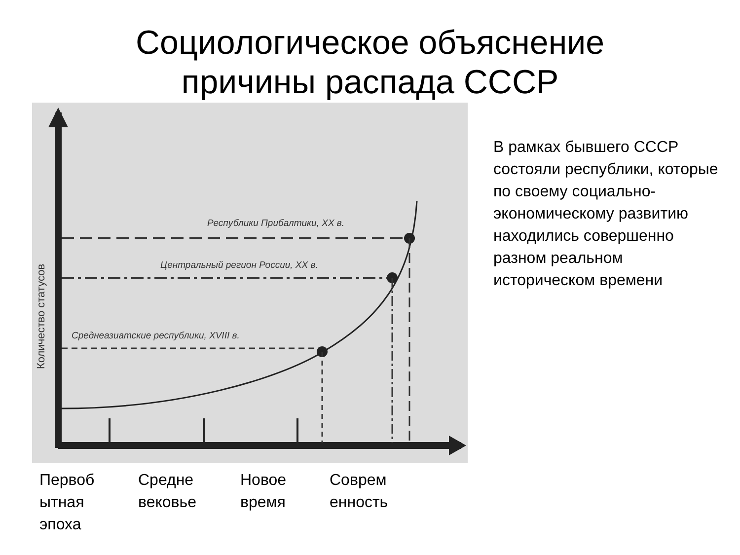Социологическое объяснение
причины распада СССР
Республики Прибалтики, XX в.
Центральный регион России, XX в.
Среднеазиатские республики, XVIII в.
Количество статусов
В рамках бывшего СССР состояли республики, которые по своему социально-экономическому развитию находились совершенно разном реальном историческом времени
Первоб
ытная
эпоха
Средне
вековье
Новое
время
Соврем
енность